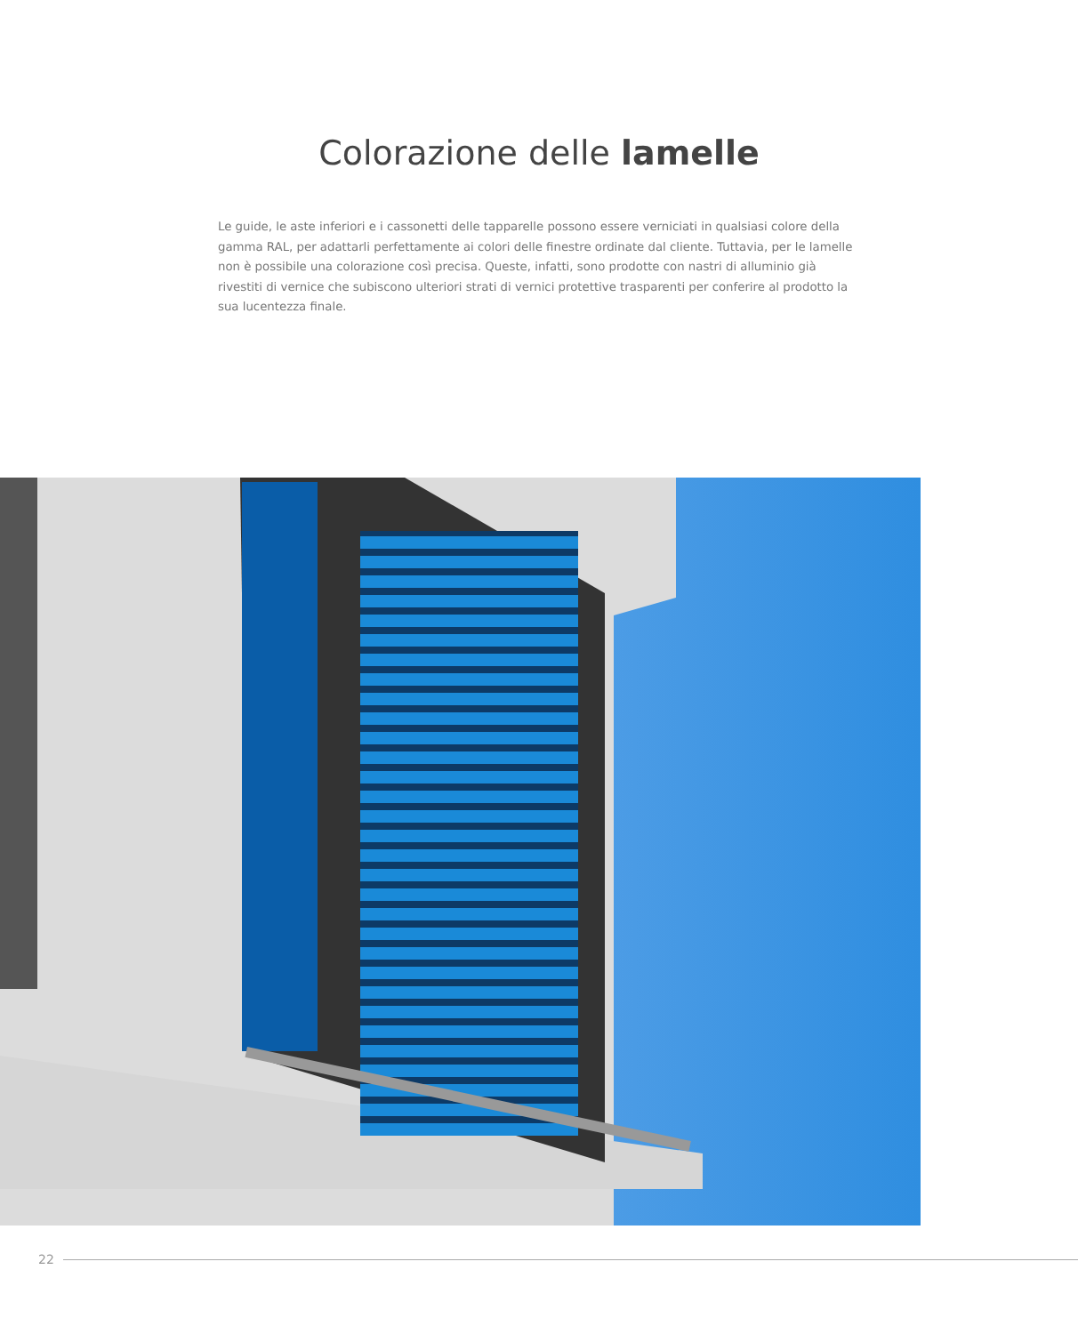Colorazione delle lamelle
Le guide, le aste inferiori e i cassonetti delle tapparelle possono essere verniciati in qualsiasi colore della gamma RAL, per adattarli perfettamente ai colori delle finestre ordinate dal cliente. Tuttavia, per le lamelle non è possibile una colorazione così precisa. Queste, infatti, sono prodotte con nastri di alluminio già rivestiti di vernice che subiscono ulteriori strati di vernici protettive trasparenti per conferire al prodotto la sua lucentezza finale.
22